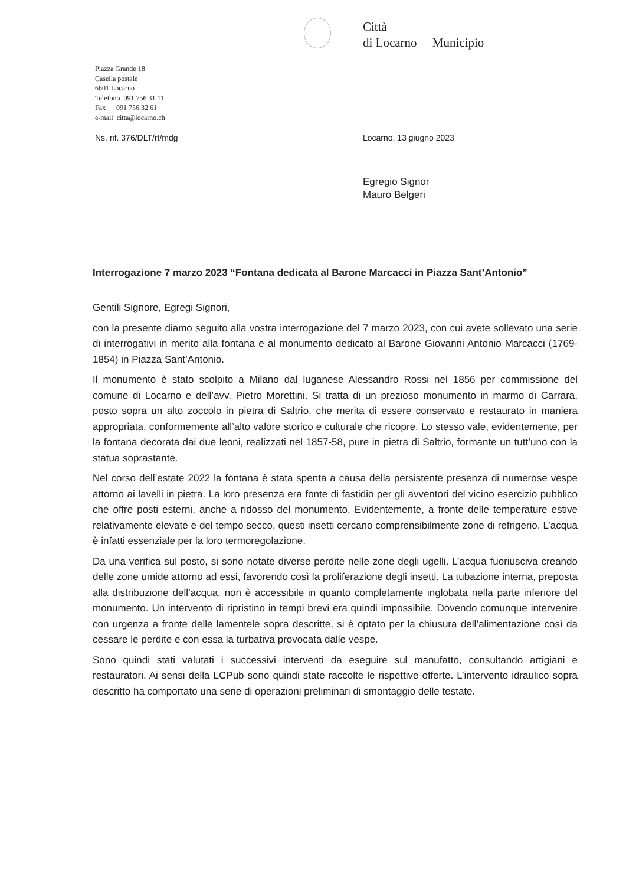Città
di Locarno Municipio
Piazza Grande 18
Casella postale
6601 Locarno
Telefono 091 756 31 11
Fax 091 756 32 61
e-mail citta@locarno.ch
Ns. rif. 376/DLT/rt/mdg Locarno, 13 giugno 2023
Egregio Signor
Mauro Belgeri
Interrogazione 7 marzo 2023 “Fontana dedicata al Barone Marcacci in Piazza Sant’Antonio”
Gentili Signore, Egregi Signori,
con la presente diamo seguito alla vostra interrogazione del 7 marzo 2023, con cui avete sollevato una serie di interrogativi in merito alla fontana e al monumento dedicato al Barone Giovanni Antonio Marcacci (1769-1854) in Piazza Sant’Antonio.
Il monumento è stato scolpito a Milano dal luganese Alessandro Rossi nel 1856 per commissione del comune di Locarno e dell’avv. Pietro Morettini. Si tratta di un prezioso monumento in marmo di Carrara, posto sopra un alto zoccolo in pietra di Saltrio, che merita di essere conservato e restaurato in maniera appropriata, conformemente all’alto valore storico e culturale che ricopre. Lo stesso vale, evidentemente, per la fontana decorata dai due leoni, realizzati nel 1857-58, pure in pietra di Saltrio, formante un tutt’uno con la statua soprastante.
Nel corso dell’estate 2022 la fontana è stata spenta a causa della persistente presenza di numerose vespe attorno ai lavelli in pietra. La loro presenza era fonte di fastidio per gli avventori del vicino esercizio pubblico che offre posti esterni, anche a ridosso del monumento. Evidentemente, a fronte delle temperature estive relativamente elevate e del tempo secco, questi insetti cercano comprensibilmente zone di refrigerio. L’acqua è infatti essenziale per la loro termoregolazione.
Da una verifica sul posto, si sono notate diverse perdite nelle zone degli ugelli. L’acqua fuoriusciva creando delle zone umide attorno ad essi, favorendo così la proliferazione degli insetti. La tubazione interna, preposta alla distribuzione dell’acqua, non è accessibile in quanto completamente inglobata nella parte inferiore del monumento. Un intervento di ripristino in tempi brevi era quindi impossibile. Dovendo comunque intervenire con urgenza a fronte delle lamentele sopra descritte, si è optato per la chiusura dell’alimentazione così da cessare le perdite e con essa la turbativa provocata dalle vespe.
Sono quindi stati valutati i successivi interventi da eseguire sul manufatto, consultando artigiani e restauratori. Ai sensi della LCPub sono quindi state raccolte le rispettive offerte. L’intervento idraulico sopra descritto ha comportato una serie di operazioni preliminari di smontaggio delle testate.